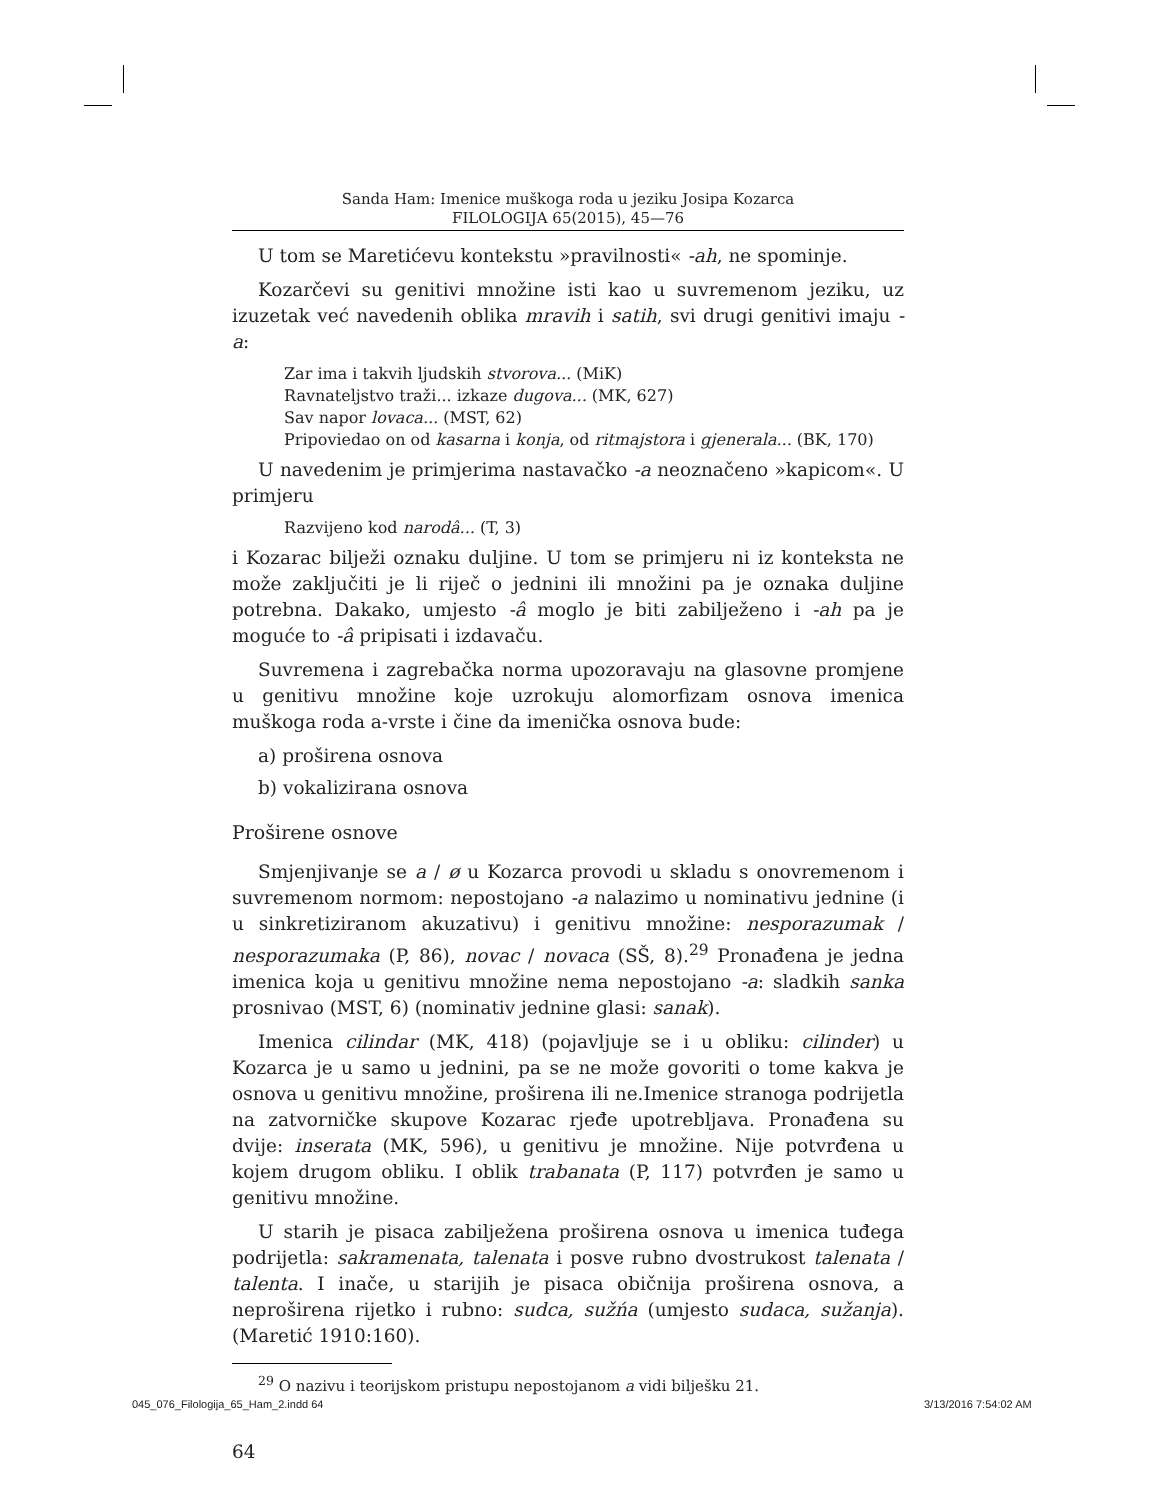Sanda Ham: Imenice muškoga roda u jeziku Josipa Kozarca
FILOLOGIJA 65(2015), 45—76
U tom se Maretićevu kontekstu »pravilnosti« -ah, ne spominje.
Kozarčevi su genitivi množine isti kao u suvremenom jeziku, uz izuzetak već navedenih oblika mravih i satih, svi drugi genitivi imaju -a:
Zar ima i takvih ljudskih stvorova... (MiK)
Ravnateljstvo traži... izkaze dugova... (MK, 627)
Sav napor lovaca... (MST, 62)
Pripoviedao on od kasarna i konja, od ritmajstora i gjenerala... (BK, 170)
U navedenim je primjerima nastavačko -a neoznačeno »kapicom«. U primjeru
Razvijeno kod narodâ... (T, 3)
i Kozarac bilježi oznaku duljine. U tom se primjeru ni iz konteksta ne može zaključiti je li riječ o jednini ili množini pa je oznaka duljine potrebna. Dakako, umjesto -â moglo je biti zabilježeno i -ah pa je moguće to -â pripisati i izdavaču.
Suvremena i zagrebačka norma upozoravaju na glasovne promjene u genitivu množine koje uzrokuju alomorfizam osnova imenica muškoga roda a-vrste i čine da imenička osnova bude:
a) proširena osnova
b) vokalizirana osnova
Proširene osnove
Smjenjivanje se a / ø u Kozarca provodi u skladu s onovremenom i suvremenom normom: nepostojano -a nalazimo u nominativu jednine (i u sinkretiziranom akuzativu) i genitivu množine: nesporazumak / nesporazumaka (P, 86), novac / novaca (SŠ, 8).<sup>29</sup> Pronađena je jedna imenica koja u genitivu množine nema nepostojano -a: sladkih sanka prosnivao (MST, 6) (nominativ jednine glasi: sanak).
Imenica cilindar (MK, 418) (pojavljuje se i u obliku: cilinder) u Kozarca je u samo u jednini, pa se ne može govoriti o tome kakva je osnova u genitivu množine, proširena ili ne.Imenice stranoga podrijetla na zatvorničke skupove Kozarac rjeđe upotrebljava. Pronađena su dvije: inserata (MK, 596), u genitivu je množine. Nije potvrđena u kojem drugom obliku. I oblik trabanata (P, 117) potvrđen je samo u genitivu množine.
U starih je pisaca zabilježena proširena osnova u imenica tuđega podrijetla: sakramenata, talenata i posve rubno dvostrukost talenata / talenta. I inače, u starijih je pisaca običnija proširena osnova, a neproširena rijetko i rubno: sudca, sužńa (umjesto sudaca, sužanja). (Maretić 1910:160).
<sup>29</sup> O nazivu i teorijskom pristupu nepostojanom a vidi bilješku 21.
64
045_076_Filologija_65_Ham_2.indd 64
3/13/2016 7:54:02 AM